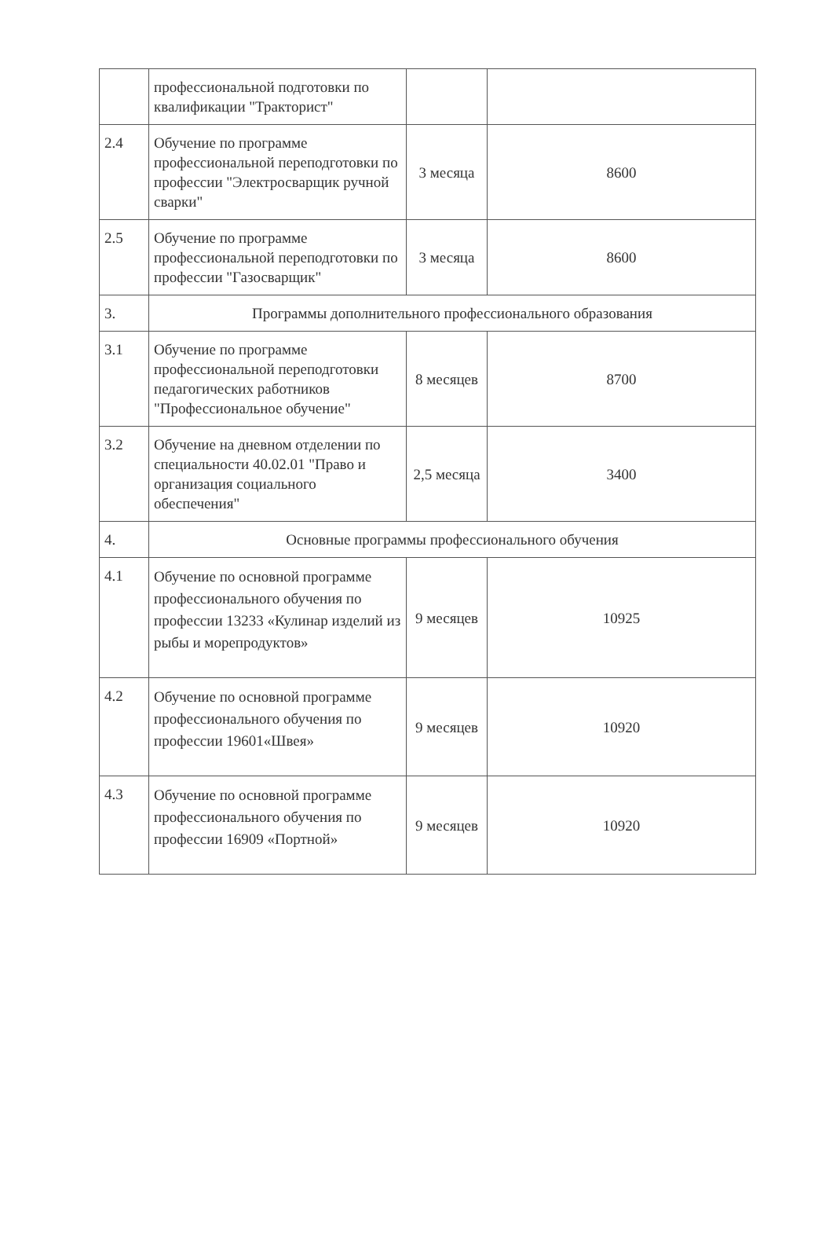| | профессиональной подготовки по квалификации "Тракторист" | | |
| 2.4 | Обучение по программе профессиональной переподготовки по профессии "Электросварщик ручной сварки" | 3 месяца | 8600 |
| 2.5 | Обучение по программе профессиональной переподготовки по профессии "Газосварщик" | 3 месяца | 8600 |
| 3. | Программы дополнительного профессионального образования | | |
| 3.1 | Обучение по программе профессиональной переподготовки педагогических работников "Профессиональное обучение" | 8 месяцев | 8700 |
| 3.2 | Обучение на дневном отделении по специальности 40.02.01 "Право и организация социального обеспечения" | 2,5 месяца | 3400 |
| 4. | Основные программы профессионального обучения | | |
| 4.1 | Обучение по основной программе профессионального обучения по профессии 13233 «Кулинар изделий из рыбы и морепродуктов» | 9 месяцев | 10925 |
| 4.2 | Обучение по основной программе профессионального обучения по профессии 19601«Швея» | 9 месяцев | 10920 |
| 4.3 | Обучение по основной программе профессионального обучения по профессии 16909 «Портной» | 9 месяцев | 10920 |